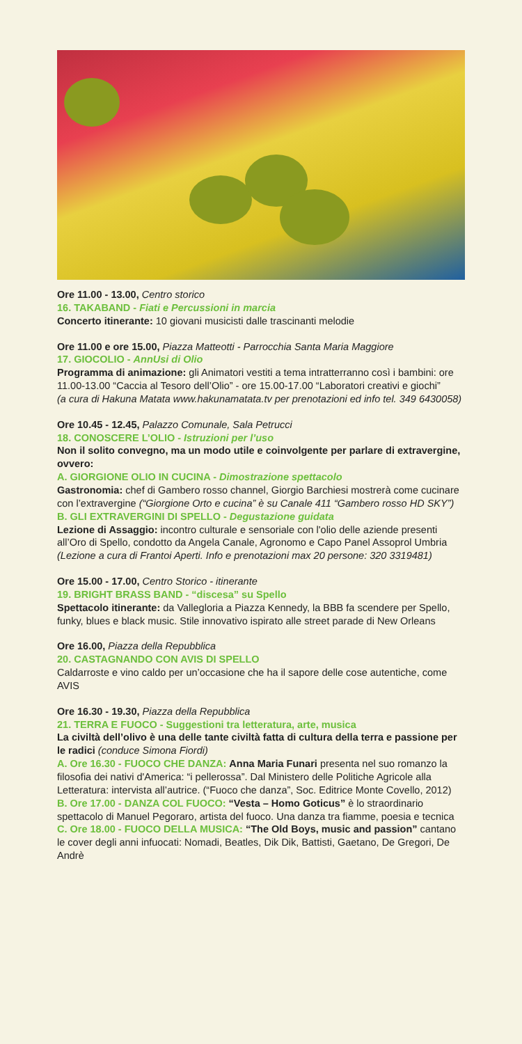Ore 11.00 - 13.00, Centro storico
16. TAKABAND - Fiati e Percussioni in marcia
Concerto itinerante: 10 giovani musicisti dalle trascinanti melodie
Ore 11.00 e ore 15.00, Piazza Matteotti - Parrocchia Santa Maria Maggiore
17. GIOCOLIO - AnnUsi di Olio
Programma di animazione: gli Animatori vestiti a tema intratterranno così i bambini: ore 11.00-13.00 “Caccia al Tesoro dell’Olio” - ore 15.00-17.00 “Laboratori creativi e giochi”
(a cura di Hakuna Matata www.hakunamatata.tv per prenotazioni ed info tel. 349 6430058)
Ore 10.45 - 12.45, Palazzo Comunale, Sala Petrucci
18. CONOSCERE L’OLIO - Istruzioni per l’uso
Non il solito convegno, ma un modo utile e coinvolgente per parlare di extravergine, ovvero:
A. GIORGIONE OLIO IN CUCINA - Dimostrazione spettacolo
Gastronomia: chef di Gambero rosso channel, Giorgio Barchiesi mostrerà come cucinare con l’extravergine (“Giorgione Orto e cucina” è su Canale 411 “Gambero rosso HD SKY”)
B. GLI EXTRAVERGINI DI SPELLO - Degustazione guidata
Lezione di Assaggio: incontro culturale e sensoriale con l'olio delle aziende presenti all’Oro di Spello, condotto da Angela Canale, Agronomo e Capo Panel Assoprol Umbria
(Lezione a cura di Frantoi Aperti. Info e prenotazioni max 20 persone: 320 3319481)
Ore 15.00 - 17.00, Centro Storico - itinerante
19. BRIGHT BRASS BAND - “discesa” su Spello
Spettacolo itinerante: da Vallegloria a Piazza Kennedy, la BBB fa scendere per Spello, funky, blues e black music. Stile innovativo ispirato alle street parade di New Orleans
Ore 16.00, Piazza della Repubblica
20. CASTAGNANDO CON AVIS DI SPELLO
Caldarroste e vino caldo per un’occasione che ha il sapore delle cose autentiche, come AVIS
Ore 16.30 - 19.30, Piazza della Repubblica
21. TERRA E FUOCO - Suggestioni tra letteratura, arte, musica
La civiltà dell’olivo è una delle tante civiltà fatta di cultura della terra e passione per le radici (conduce Simona Fiordi)
A. Ore 16.30 - FUOCO CHE DANZA: Anna Maria Funari presenta nel suo romanzo la filosofia dei nativi d'America: “i pellerossa”. Dal Ministero delle Politiche Agricole alla Letteratura: intervista all’autrice. (“Fuoco che danza”, Soc. Editrice Monte Covello, 2012)
B. Ore 17.00 - DANZA COL FUOCO: “Vesta – Homo Goticus” è lo straordinario spettacolo di Manuel Pegoraro, artista del fuoco. Una danza tra fiamme, poesia e tecnica
C. Ore 18.00 - FUOCO DELLA MUSICA: “The Old Boys, music and passion” cantano le cover degli anni infuocati: Nomadi, Beatles, Dik Dik, Battisti, Gaetano, De Gregori, De Andrè